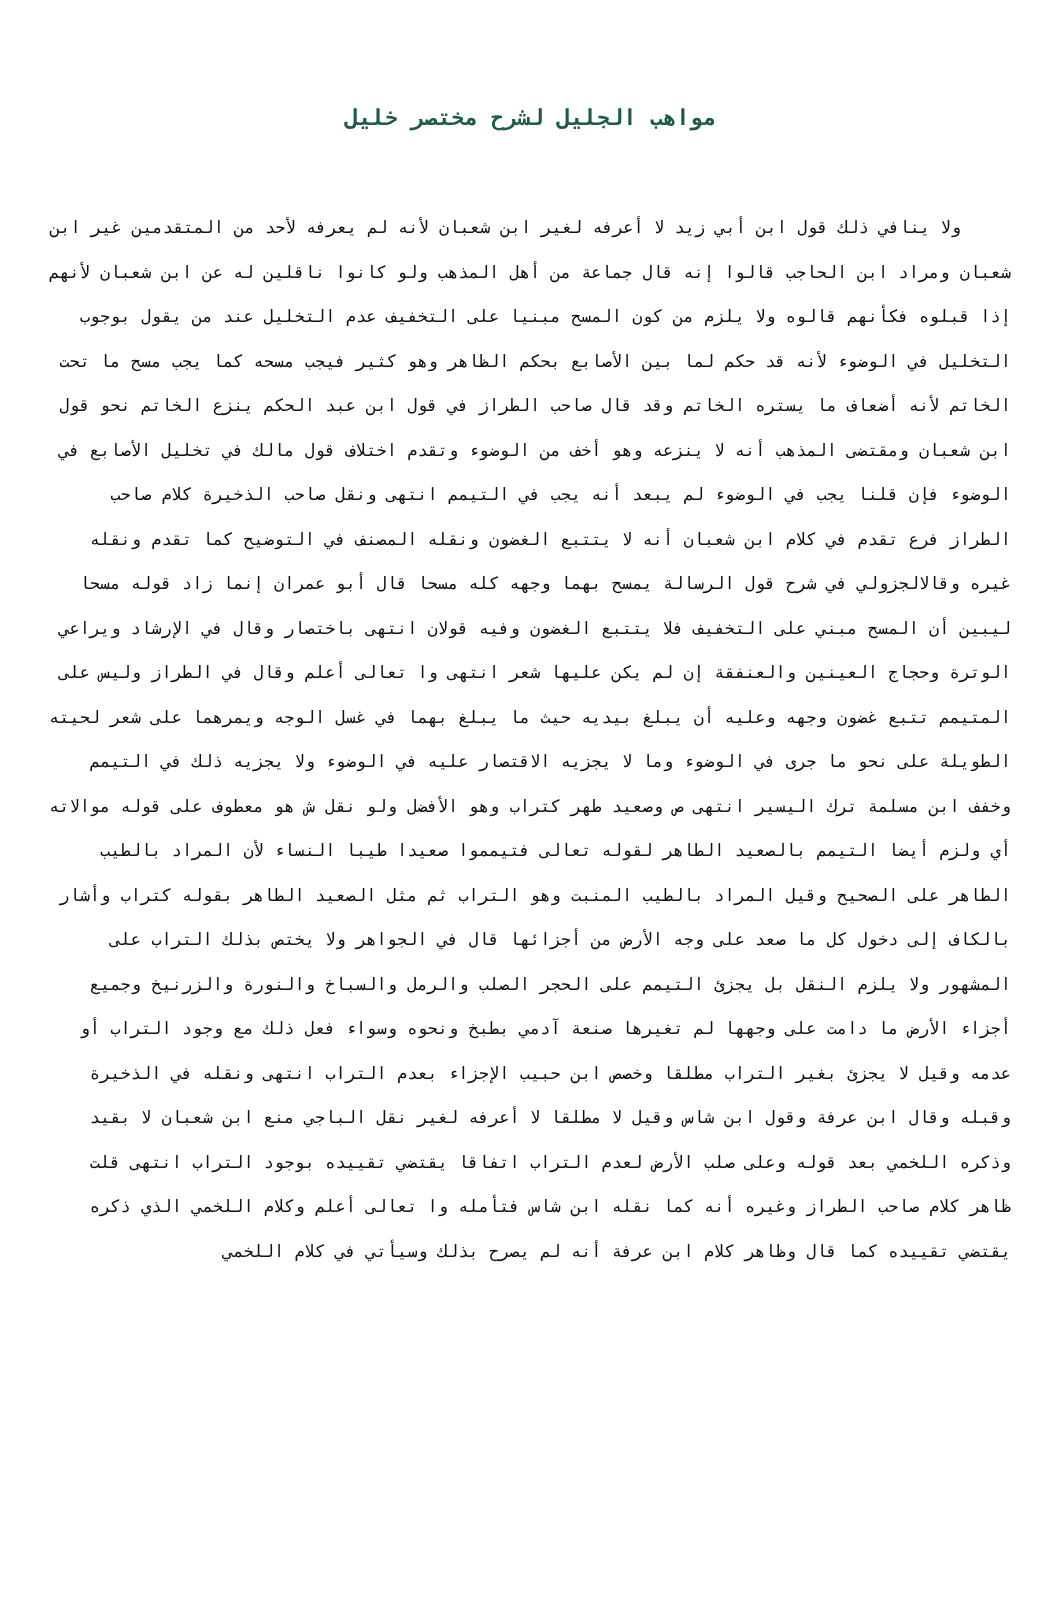مواهب الجليل لشرح مختصر خليل
ولا ينافي ذلك قول ابن أبي زيد لا أعرفه لغير ابن شعبان لأنه لم يعرفه لأحد من المتقدمين غير ابن شعبان ومراد ابن الحاجب قالوا إنه قال جماعة من أهل المذهب ولو كانوا ناقلين له عن ابن شعبان لأنهم إذا قبلوه فكأنهم قالوه ولا يلزم من كون المسح مبنيا على التخفيف عدم التخليل عند من يقول بوجوب التخليل في الوضوء لأنه قد حكم لما بين الأصابع بحكم الظاهر وهو كثير فيجب مسحه كما يجب مسح ما تحت الخاتم لأنه أضعاف ما يستره الخاتم وقد قال صاحب الطراز في قول ابن عبد الحكم ينزع الخاتم نحو قول ابن شعبان ومقتضى المذهب أنه لا ينزعه وهو أخف من الوضوء وتقدم اختلاف قول مالك في تخليل الأصابع في الوضوء فإن قلنا يجب في الوضوء لم يبعد أنه يجب في التيمم انتهى ونقل صاحب الذخيرة كلام صاحب الطراز فرع تقدم في كلام ابن شعبان أنه لا يتتبع الغضون ونقله المصنف في التوضيح كما تقدم ونقله غيره وقالالجزولي في شرح قول الرسالة يمسح بهما وجهه كله مسحا قال أبو عمران إنما زاد قوله مسحا ليبين أن المسح مبني على التخفيف فلا يتتبع الغضون وفيه قولان انتهى باختصار وقال في الإرشاد ويراعي الوترة وحجاج العينين والعنفقة إن لم يكن عليها شعر انتهى وا تعالى أعلم وقال في الطراز وليس على المتيمم تتبع غضون وجهه وعليه أن يبلغ بيديه حيث ما يبلغ بهما في غسل الوجه ويمرهما على شعر لحيته الطويلة على نحو ما جرى في الوضوء وما لا يجزيه الاقتصار عليه في الوضوء ولا يجزيه ذلك في التيمم وخفف ابن مسلمة ترك اليسير انتهى ص وصعيد طهر كتراب وهو الأفضل ولو نقل ش هو معطوف على قوله موالاته أي ولزم أيضا التيمم بالصعيد الطاهر لقوله تعالى فتيمموا صعيدا طيبا النساء لأن المراد بالطيب الطاهر على الصحيح وقيل المراد بالطيب المنبت وهو التراب ثم مثل الصعيد الطاهر بقوله كتراب وأشار بالكاف إلى دخول كل ما صعد على وجه الأرض من أجزائها قال في الجواهر ولا يختص بذلك التراب على المشهور ولا يلزم النقل بل يجزئ التيمم على الحجر الصلب والرمل والسباخ والنورة والزرنيخ وجميع أجزاء الأرض ما دامت على وجهها لم تغيرها صنعة آدمي بطبخ ونحوه وسواء فعل ذلك مع وجود التراب أو عدمه وقيل لا يجزئ بغير التراب مطلقا وخصص ابن حبيب الإجزاء بعدم التراب انتهى ونقله في الذخيرة وقبله وقال ابن عرفة وقول ابن شاس وقيل لا مطلقا لا أعرفه لغير نقل الباجي منع ابن شعبان لا بقيد وذكره اللخمي بعد قوله وعلى صلب الأرض لعدم التراب اتفاقا يقتضي تقييده بوجود التراب انتهى قلت ظاهر كلام صاحب الطراز وغيره أنه كما نقله ابن شاس فتأمله وا تعالى أعلم وكلام اللخمي الذي ذكره يقتضي تقييده كما قال وظاهر كلام ابن عرفة أنه لم يصرح بذلك وسيأتي في كلام اللخمي